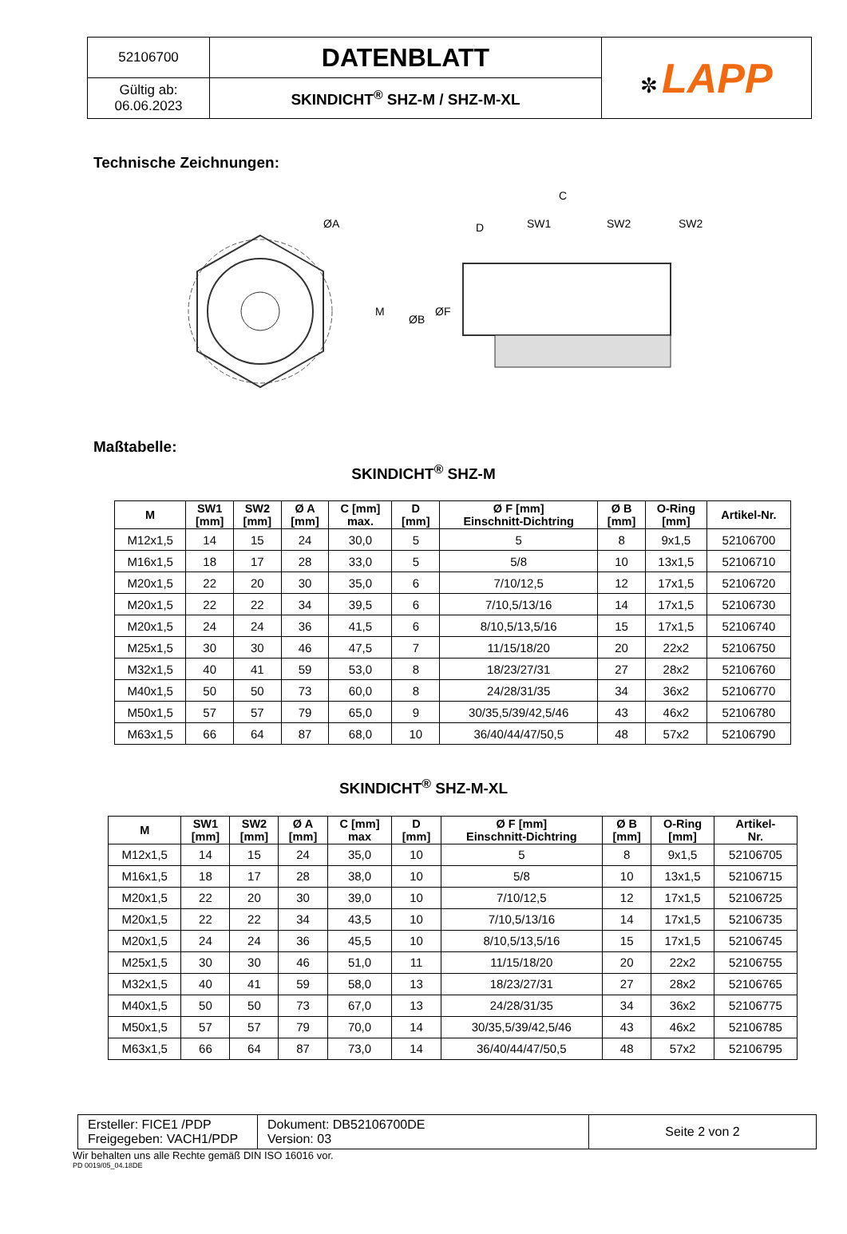| 52106700 | DATENBLATT | ✼ LAPP |
| Gültig ab: 06.06.2023 | SKINDICHT<sup>®</sup> SHZ-M / SHZ-M-XL | |
Technische Zeichnungen:
ØA
C
D
SW1
SW2
SW2
M
ØB
ØF
Maßtabelle:
SKINDICHT<sup>®</sup> SHZ-M
| M | SW1 [mm] | SW2 [mm] | Ø A [mm] | C [mm] max. | D [mm] | Ø F [mm] Einschnitt-Dichtring | Ø B [mm] | O-Ring [mm] | Artikel-Nr. |
| --- | --- | --- | --- | --- | --- | --- | --- | --- | --- |
| M12x1,5 | 14 | 15 | 24 | 30,0 | 5 | 5 | 8 | 9x1,5 | 52106700 |
| M16x1,5 | 18 | 17 | 28 | 33,0 | 5 | 5/8 | 10 | 13x1,5 | 52106710 |
| M20x1,5 | 22 | 20 | 30 | 35,0 | 6 | 7/10/12,5 | 12 | 17x1,5 | 52106720 |
| M20x1,5 | 22 | 22 | 34 | 39,5 | 6 | 7/10,5/13/16 | 14 | 17x1,5 | 52106730 |
| M20x1,5 | 24 | 24 | 36 | 41,5 | 6 | 8/10,5/13,5/16 | 15 | 17x1,5 | 52106740 |
| M25x1,5 | 30 | 30 | 46 | 47,5 | 7 | 11/15/18/20 | 20 | 22x2 | 52106750 |
| M32x1,5 | 40 | 41 | 59 | 53,0 | 8 | 18/23/27/31 | 27 | 28x2 | 52106760 |
| M40x1,5 | 50 | 50 | 73 | 60,0 | 8 | 24/28/31/35 | 34 | 36x2 | 52106770 |
| M50x1,5 | 57 | 57 | 79 | 65,0 | 9 | 30/35,5/39/42,5/46 | 43 | 46x2 | 52106780 |
| M63x1,5 | 66 | 64 | 87 | 68,0 | 10 | 36/40/44/47/50,5 | 48 | 57x2 | 52106790 |
SKINDICHT<sup>®</sup> SHZ-M-XL
| M | SW1 [mm] | SW2 [mm] | Ø A [mm] | C [mm] max | D [mm] | Ø F [mm] Einschnitt-Dichtring | Ø B [mm] | O-Ring [mm] | Artikel- Nr. |
| --- | --- | --- | --- | --- | --- | --- | --- | --- | --- |
| M12x1,5 | 14 | 15 | 24 | 35,0 | 10 | 5 | 8 | 9x1,5 | 52106705 |
| M16x1,5 | 18 | 17 | 28 | 38,0 | 10 | 5/8 | 10 | 13x1,5 | 52106715 |
| M20x1,5 | 22 | 20 | 30 | 39,0 | 10 | 7/10/12,5 | 12 | 17x1,5 | 52106725 |
| M20x1,5 | 22 | 22 | 34 | 43,5 | 10 | 7/10,5/13/16 | 14 | 17x1,5 | 52106735 |
| M20x1,5 | 24 | 24 | 36 | 45,5 | 10 | 8/10,5/13,5/16 | 15 | 17x1,5 | 52106745 |
| M25x1,5 | 30 | 30 | 46 | 51,0 | 11 | 11/15/18/20 | 20 | 22x2 | 52106755 |
| M32x1,5 | 40 | 41 | 59 | 58,0 | 13 | 18/23/27/31 | 27 | 28x2 | 52106765 |
| M40x1,5 | 50 | 50 | 73 | 67,0 | 13 | 24/28/31/35 | 34 | 36x2 | 52106775 |
| M50x1,5 | 57 | 57 | 79 | 70,0 | 14 | 30/35,5/39/42,5/46 | 43 | 46x2 | 52106785 |
| M63x1,5 | 66 | 64 | 87 | 73,0 | 14 | 36/40/44/47/50,5 | 48 | 57x2 | 52106795 |
| Ersteller: FICE1 /PDP Freigegeben: VACH1/PDP | Dokument: DB52106700DE Version: 03 | Seite 2 von 2 |
Wir behalten uns alle Rechte gemäß DIN ISO 16016 vor.
PD 0019/05_04.18DE